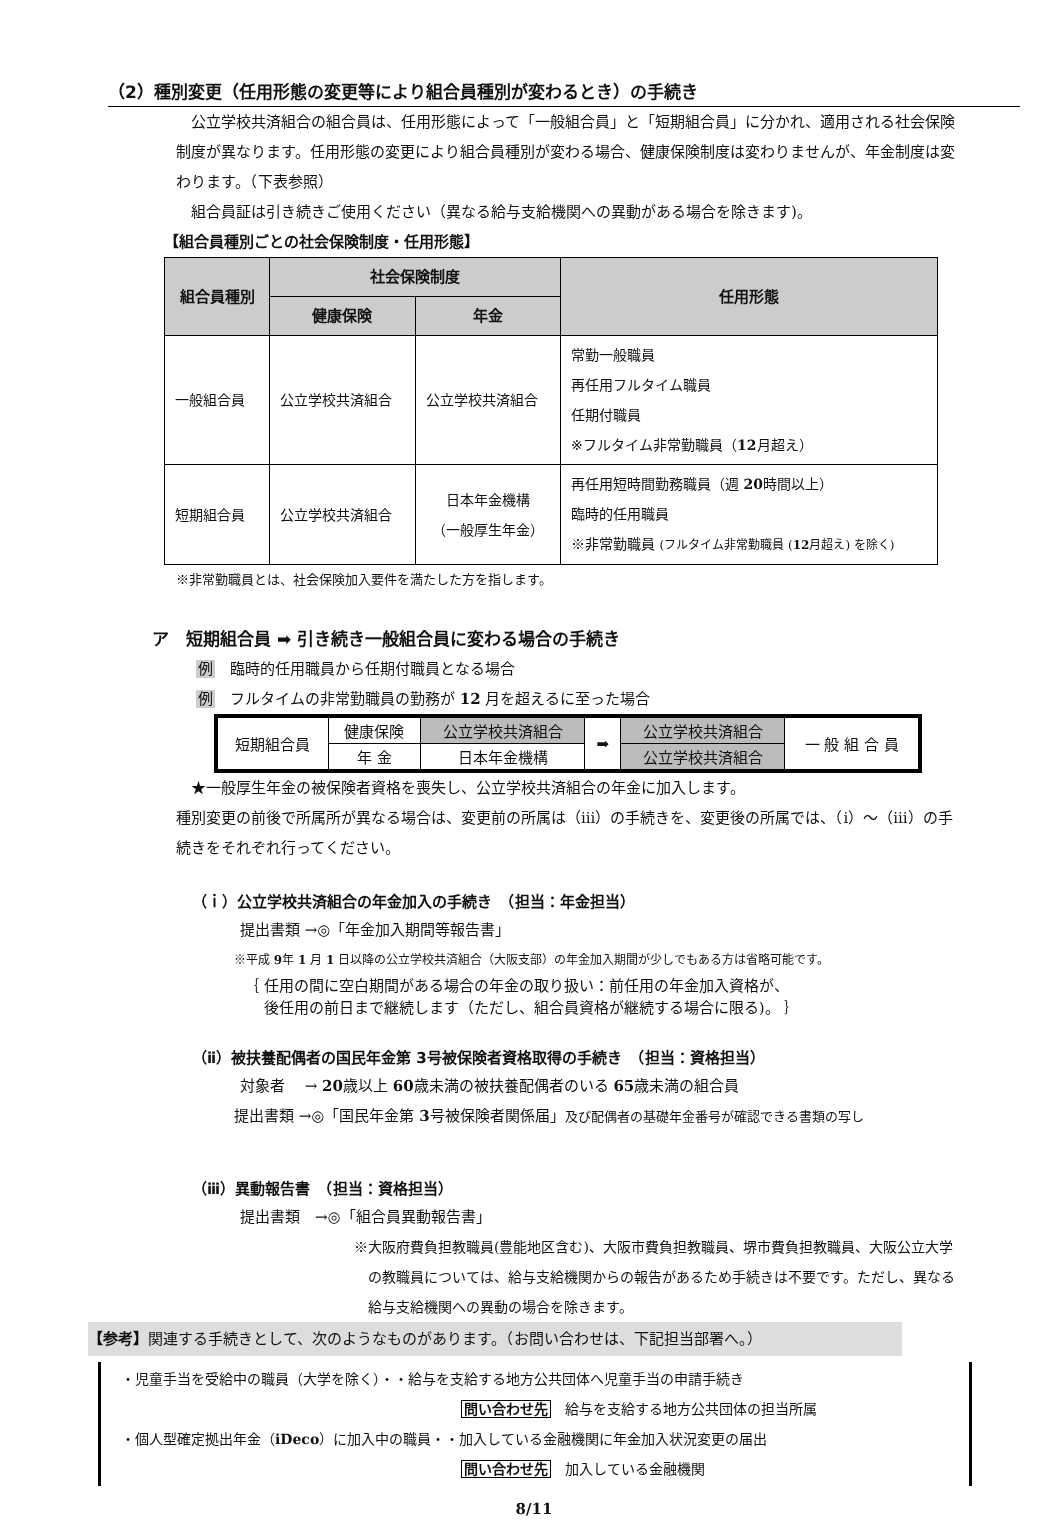（2）種別変更（任用形態の変更等により組合員種別が変わるとき）の手続き
　公立学校共済組合の組合員は、任用形態によって「一般組合員」と「短期組合員」に分かれ、適用される社会保険制度が異なります。任用形態の変更により組合員種別が変わる場合、健康保険制度は変わりませんが、年金制度は変わります。（下表参照）
　組合員証は引き続きご使用ください（異なる給与支給機関への異動がある場合を除きます)。
【組合員種別ごとの社会保険制度・任用形態】
| 組合員種別 | 社会保険制度 | | 任用形態 |
| --- | --- | --- | --- |
| | 健康保険 | 年金 | |
| 一般組合員 | 公立学校共済組合 | 公立学校共済組合 | 常勤一般職員 再任用フルタイム職員 任期付職員 ※フルタイム非常勤職員（ 12 月超え） |
| 短期組合員 | 公立学校共済組合 | 日本年金機構 （一般厚生年金） | 再任用短時間勤務職員（週 20 時間以上） 臨時的任用職員 ※非常勤職員 (フルタイム非常勤職員 ( 12 月超え) を除く) |
※非常勤職員とは、社会保険加入要件を満たした方を指します。
ア　短期組合員 ➡ 引き続き一般組合員に変わる場合の手続き
例　臨時的任用職員から任期付職員となる場合
例　フルタイムの非常勤職員の勤務が 12 月を超えるに至った場合
| 短期組合員 | 健康保険 | 公立学校共済組合 | ➡ | 公立学校共済組合 | 一 般 組 合 員 |
| | 年 金 | 日本年金機構 | | 公立学校共済組合 | |
　★一般厚生年金の被保険者資格を喪失し、公立学校共済組合の年金に加入します。
種別変更の前後で所属所が異なる場合は、変更前の所属は（iii）の手続きを、変更後の所属では、（i）～（iii）の手続きをそれぞれ行ってください。
（ｉ）公立学校共済組合の年金加入の手続き　（担当：年金担当）
提出書類 →◎「年金加入期間等報告書」
※平成 9年 1 月 1 日以降の公立学校共済組合（大阪支部）の年金加入期間が少しでもある方は省略可能です。
｛ 任用の間に空白期間がある場合の年金の取り扱い：前任用の年金加入資格が、
　 後任用の前日まで継続します（ただし、組合員資格が継続する場合に限る)。 ｝
（ⅱ）被扶養配偶者の国民年金第 3号被保険者資格取得の手続き　（担当：資格担当）
対象者　 → 20歳以上 60歳未満の被扶養配偶者のいる 65歳未満の組合員
提出書類 →◎「国民年金第 3号被保険者関係届」及び配偶者の基礎年金番号が確認できる書類の写し
（ⅲ）異動報告書　（担当：資格担当）
提出書類　→◎「組合員異動報告書」
※大阪府費負担教職員(豊能地区含む)、大阪市費負担教職員、堺市費負担教職員、大阪公立大学の教職員については、給与支給機関からの報告があるため手続きは不要です。ただし、異なる給与支給機関への異動の場合を除きます。
【参考】関連する手続きとして、次のようなものがあります。（お問い合わせは、下記担当部署へ。）
・児童手当を受給中の職員（大学を除く）・・給与を支給する地方公共団体へ児童手当の申請手続き
問い合わせ先　給与を支給する地方公共団体の担当所属
・個人型確定拠出年金（iDeco）に加入中の職員・・加入している金融機関に年金加入状況変更の届出
問い合わせ先　加入している金融機関
8/11